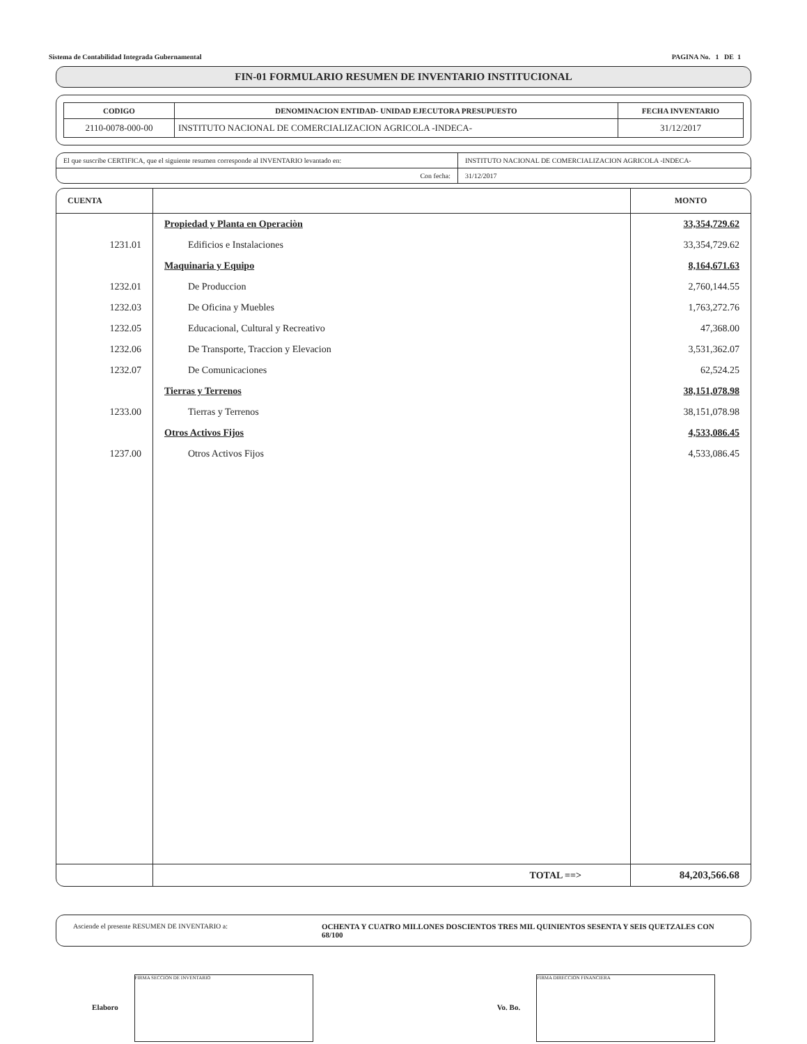Sistema de Contabilidad Integrada Gubernamental PAGINA No. 1 DE 1
FIN-01 FORMULARIO RESUMEN DE INVENTARIO INSTITUCIONAL
| CODIGO | DENOMINACION ENTIDAD- UNIDAD EJECUTORA PRESUPUESTO | FECHA INVENTARIO |
| --- | --- | --- |
| 2110-0078-000-00 | INSTITUTO NACIONAL DE COMERCIALIZACION AGRICOLA -INDECA- | 31/12/2017 |
| El que suscribe CERTIFICA, que el siguiente resumen corresponde al INVENTARIO levantado en: | INSTITUTO NACIONAL DE COMERCIALIZACION AGRICOLA -INDECA- |
| Con fecha: | 31/12/2017 |
| CUENTA | | MONTO |
| --- | --- | --- |
| | Propiedad y Planta en Operaciòn | 33,354,729.62 |
| 1231.01 | Edificios e Instalaciones | 33,354,729.62 |
| | Maquinaria y Equipo | 8,164,671.63 |
| 1232.01 | De Produccion | 2,760,144.55 |
| 1232.03 | De Oficina y Muebles | 1,763,272.76 |
| 1232.05 | Educacional, Cultural y Recreativo | 47,368.00 |
| 1232.06 | De Transporte, Traccion y Elevacion | 3,531,362.07 |
| 1232.07 | De Comunicaciones | 62,524.25 |
| | Tierras y Terrenos | 38,151,078.98 |
| 1233.00 | Tierras y Terrenos | 38,151,078.98 |
| | Otros Activos Fijos | 4,533,086.45 |
| 1237.00 | Otros Activos Fijos | 4,533,086.45 |
| | TOTAL ==> | 84,203,566.68 |
Asciende el presente RESUMEN DE INVENTARIO a: OCHENTA Y CUATRO MILLONES DOSCIENTOS TRES MIL QUINIENTOS SESENTA Y SEIS QUETZALES CON 68/100
Elaboro FIRMA SECCION DE INVENTARIO
Vo. Bo. FIRMA DIRECCION FINANCIERA